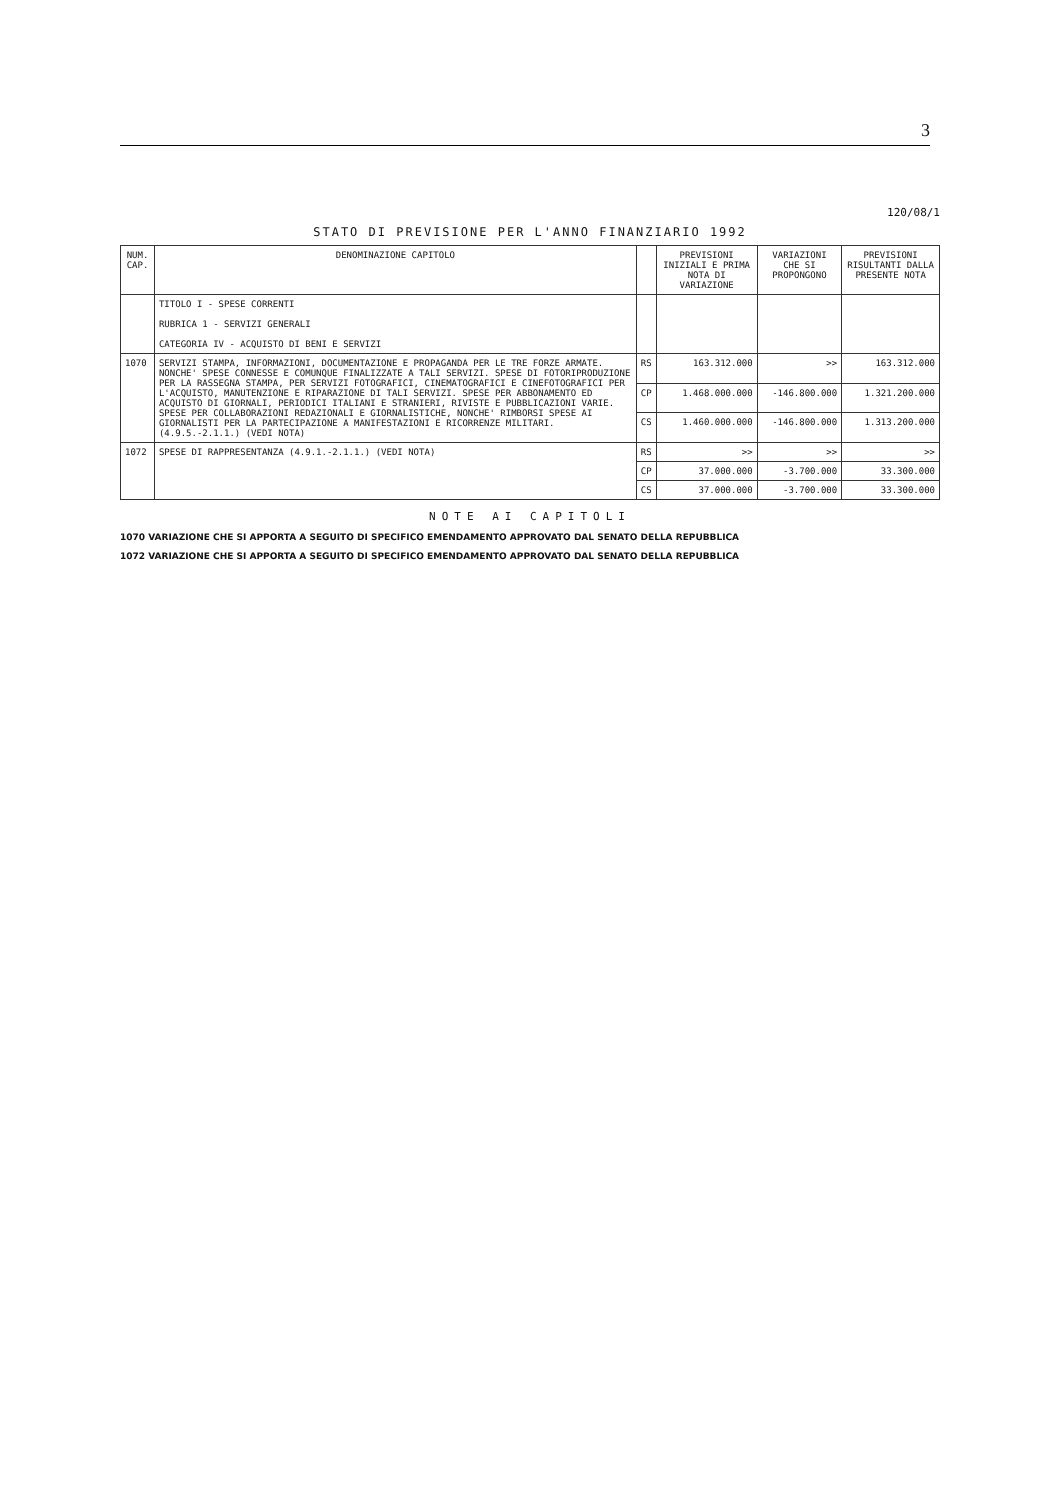3
120/08/1
STATO DI PREVISIONE PER L'ANNO FINANZIARIO 1992
| NUM. CAP. | DENOMINAZIONE CAPITOLO | | PREVISIONI INIZIALI E PRIMA NOTA DI VARIAZIONE | VARIAZIONI CHE SI PROPONGONO | PREVISIONI RISULTANTI DALLA PRESENTE NOTA |
| --- | --- | --- | --- | --- | --- |
| | TITOLO I - SPESE CORRENTI RUBRICA 1 - SERVIZI GENERALI CATEGORIA IV - ACQUISTO DI BENI E SERVIZI | | | | |
| 1070 | SERVIZI STAMPA, INFORMAZIONI, DOCUMENTAZIONE E PROPAGANDA PER LE TRE FORZE ARMATE. NONCHE' SPESE CONNESSE E COMUNQUE FINALIZZATE A TALI SERVIZI. SPESE DI FOTORIPRODUZIONE PER LA RASSEGNA STAMPA, PER SERVIZI FOTOGRAFICI, CINEMATOGRAFICI E CINEFOTOGRAFICI PER L'ACQUISTO, MANUTENZIONE E RIPARAZIONE DI TALI SERVIZI. SPESE PER ABBONAMENTO ED ACQUISTO DI GIORNALI, PERIODICI ITALIANI E STRANIERI, RIVISTE E PUBBLICAZIONI VARIE. SPESE PER COLLABORAZIONI REDAZIONALI E GIORNALISTICHE, NONCHE' RIMBORSI SPESE AI GIORNALISTI PER LA PARTECIPAZIONE A MANIFESTAZIONI E RICORRENZE MILITARI. (4.9.5.-2.1.1.) (VEDI NOTA) | RS | 163.312.000 | >> | 163.312.000 |
| | | CP | 1.468.000.000 | -146.800.000 | 1.321.200.000 |
| | | CS | 1.460.000.000 | -146.800.000 | 1.313.200.000 |
| 1072 | SPESE DI RAPPRESENTANZA (4.9.1.-2.1.1.) (VEDI NOTA) | RS | >> | >> | >> |
| | | CP | 37.000.000 | -3.700.000 | 33.300.000 |
| | | CS | 37.000.000 | -3.700.000 | 33.300.000 |
NOTE AI CAPITOLI
1070 VARIAZIONE CHE SI APPORTA A SEGUITO DI SPECIFICO EMENDAMENTO APPROVATO DAL SENATO DELLA REPUBBLICA
1072 VARIAZIONE CHE SI APPORTA A SEGUITO DI SPECIFICO EMENDAMENTO APPROVATO DAL SENATO DELLA REPUBBLICA